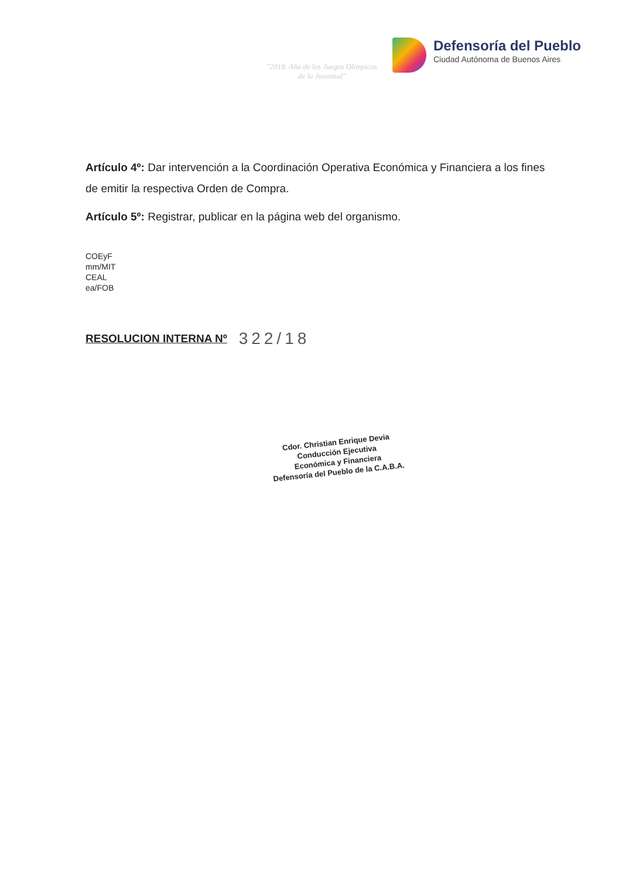"2018. Año de los Juegos Olímpicos
de la Juventud"
Defensoría del Pueblo
Ciudad Autónoma de Buenos Aires
Artículo 4º: Dar intervención a la Coordinación Operativa Económica y Financiera a los fines de emitir la respectiva Orden de Compra.
Artículo 5º: Registrar, publicar en la página web del organismo.
COEyF
mm/MIT
CEAL
ea/FOB
RESOLUCION INTERNA Nº 322/18
Cdor. Christian Enrique Devia
Conducción Ejecutiva
Económica y Financiera
Defensoría del Pueblo de la C.A.B.A.